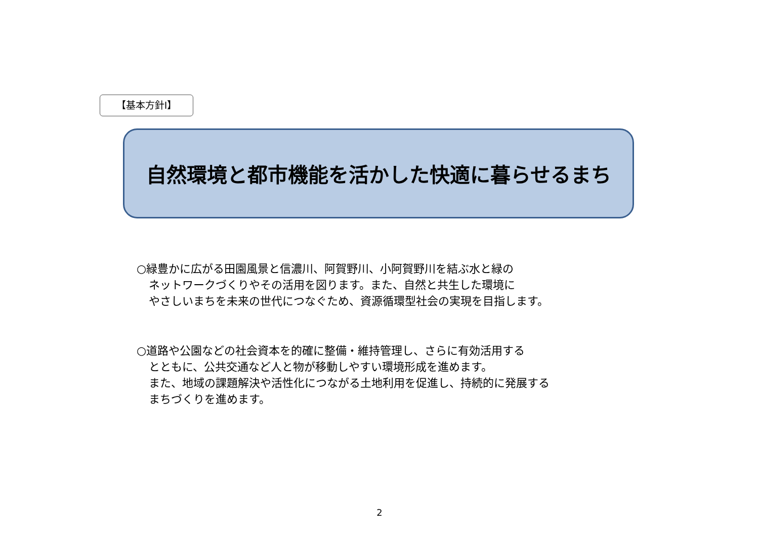【基本方針Ⅰ】
自然環境と都市機能を活かした快適に暮らせるまち
○緑豊かに広がる田園風景と信濃川、阿賀野川、小阿賀野川を結ぶ水と緑の
ネットワークづくりやその活用を図ります。また、自然と共生した環境に
やさしいまちを未来の世代につなぐため、資源循環型社会の実現を目指します。
○道路や公園などの社会資本を的確に整備・維持管理し、さらに有効活用する
とともに、公共交通など人と物が移動しやすい環境形成を進めます。
また、地域の課題解決や活性化につながる土地利用を促進し、持続的に発展する
まちづくりを進めます。
2